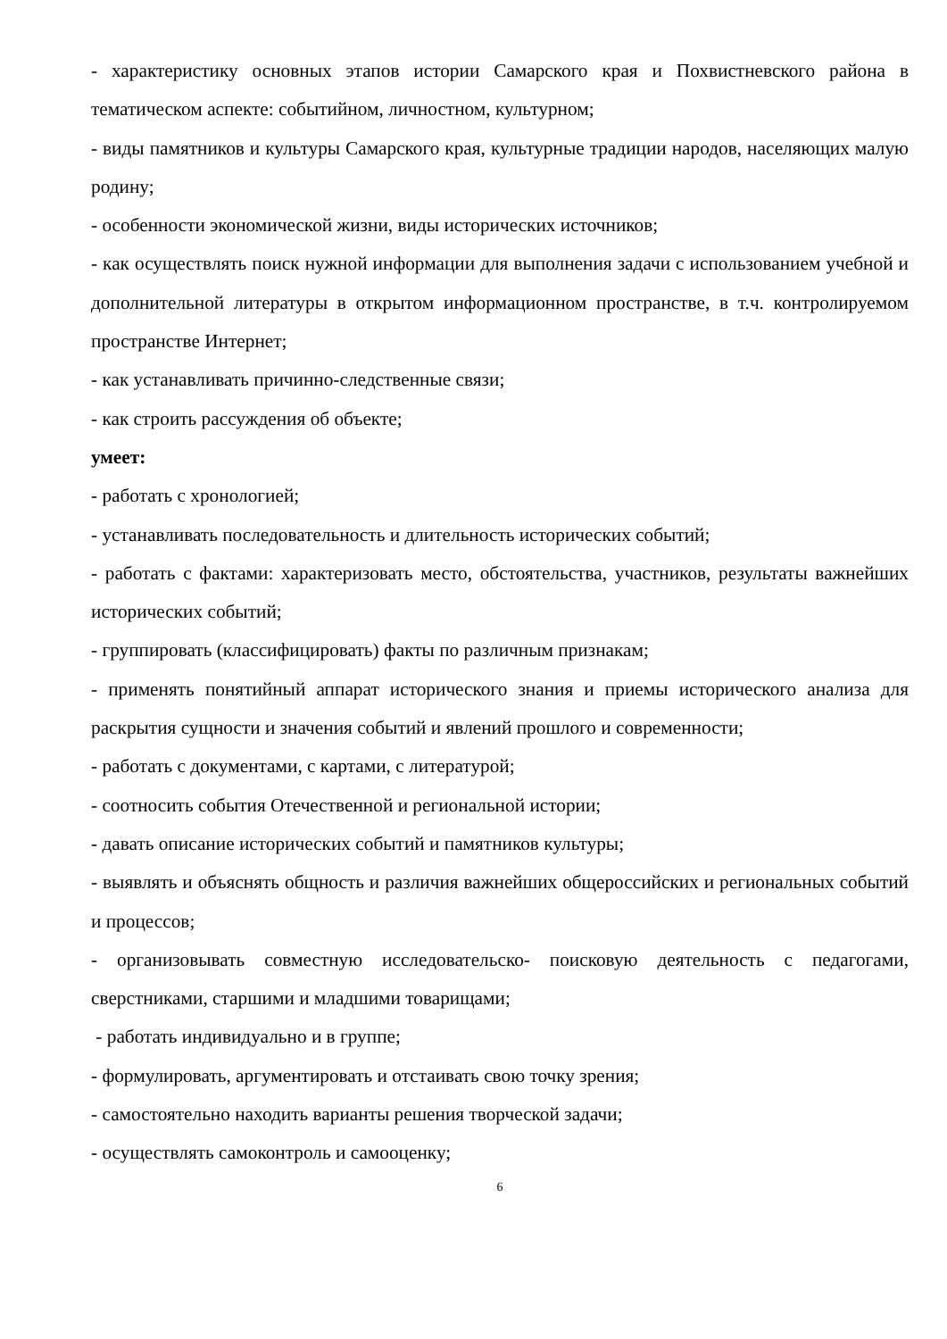- характеристику основных этапов истории Самарского края и Похвистневского района в тематическом аспекте: событийном, личностном, культурном;
- виды памятников и культуры Самарского края, культурные традиции народов, населяющих малую родину;
- особенности экономической жизни, виды исторических источников;
- как осуществлять поиск нужной информации для выполнения задачи с использованием учебной и дополнительной литературы в открытом информационном пространстве, в т.ч. контролируемом пространстве Интернет;
- как устанавливать причинно-следственные связи;
- как строить рассуждения об объекте;
умеет:
- работать с хронологией;
- устанавливать последовательность и длительность исторических событий;
- работать с фактами: характеризовать место, обстоятельства, участников, результаты важнейших исторических событий;
- группировать (классифицировать) факты по различным признакам;
- применять понятийный аппарат исторического знания и приемы исторического анализа для раскрытия сущности и значения событий и явлений прошлого и современности;
- работать с документами, с картами, с литературой;
- соотносить события Отечественной и региональной истории;
- давать описание исторических событий и памятников культуры;
- выявлять и объяснять общность и различия важнейших общероссийских и региональных событий и процессов;
- организовывать совместную исследовательско- поисковую деятельность с педагогами, сверстниками, старшими и младшими товарищами;
- работать индивидуально и в группе;
- формулировать, аргументировать и отстаивать свою точку зрения;
- самостоятельно находить варианты решения творческой задачи;
- осуществлять самоконтроль и самооценку;
6